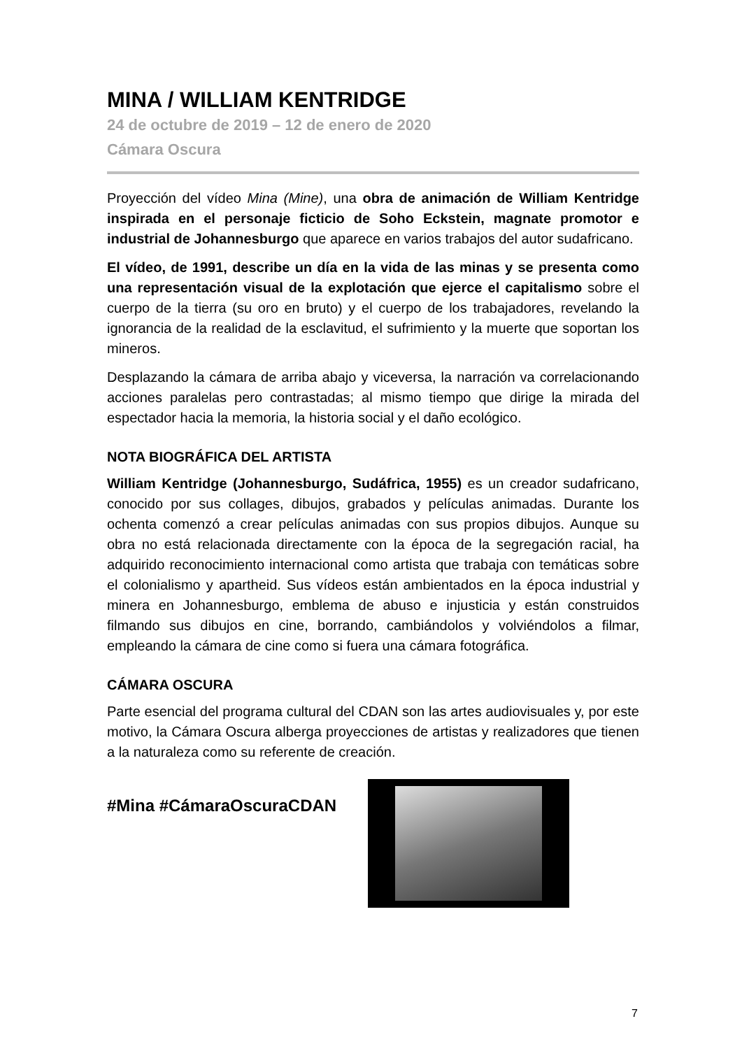MINA / WILLIAM KENTRIDGE
24 de octubre de 2019 – 12 de enero de 2020
Cámara Oscura
Proyección del vídeo Mina (Mine), una obra de animación de William Kentridge inspirada en el personaje ficticio de Soho Eckstein, magnate promotor e industrial de Johannesburgo que aparece en varios trabajos del autor sudafricano.
El vídeo, de 1991, describe un día en la vida de las minas y se presenta como una representación visual de la explotación que ejerce el capitalismo sobre el cuerpo de la tierra (su oro en bruto) y el cuerpo de los trabajadores, revelando la ignorancia de la realidad de la esclavitud, el sufrimiento y la muerte que soportan los mineros.
Desplazando la cámara de arriba abajo y viceversa, la narración va correlacionando acciones paralelas pero contrastadas; al mismo tiempo que dirige la mirada del espectador hacia la memoria, la historia social y el daño ecológico.
NOTA BIOGRÁFICA DEL ARTISTA
William Kentridge (Johannesburgo, Sudáfrica, 1955) es un creador sudafricano, conocido por sus collages, dibujos, grabados y películas animadas. Durante los ochenta comenzó a crear películas animadas con sus propios dibujos. Aunque su obra no está relacionada directamente con la época de la segregación racial, ha adquirido reconocimiento internacional como artista que trabaja con temáticas sobre el colonialismo y apartheid. Sus vídeos están ambientados en la época industrial y minera en Johannesburgo, emblema de abuso e injusticia y están construidos filmando sus dibujos en cine, borrando, cambiándolos y volviéndolos a filmar, empleando la cámara de cine como si fuera una cámara fotográfica.
CÁMARA OSCURA
Parte esencial del programa cultural del CDAN son las artes audiovisuales y, por este motivo, la Cámara Oscura alberga proyecciones de artistas y realizadores que tienen a la naturaleza como su referente de creación.
#Mina #CámaraOscuraCDAN
7